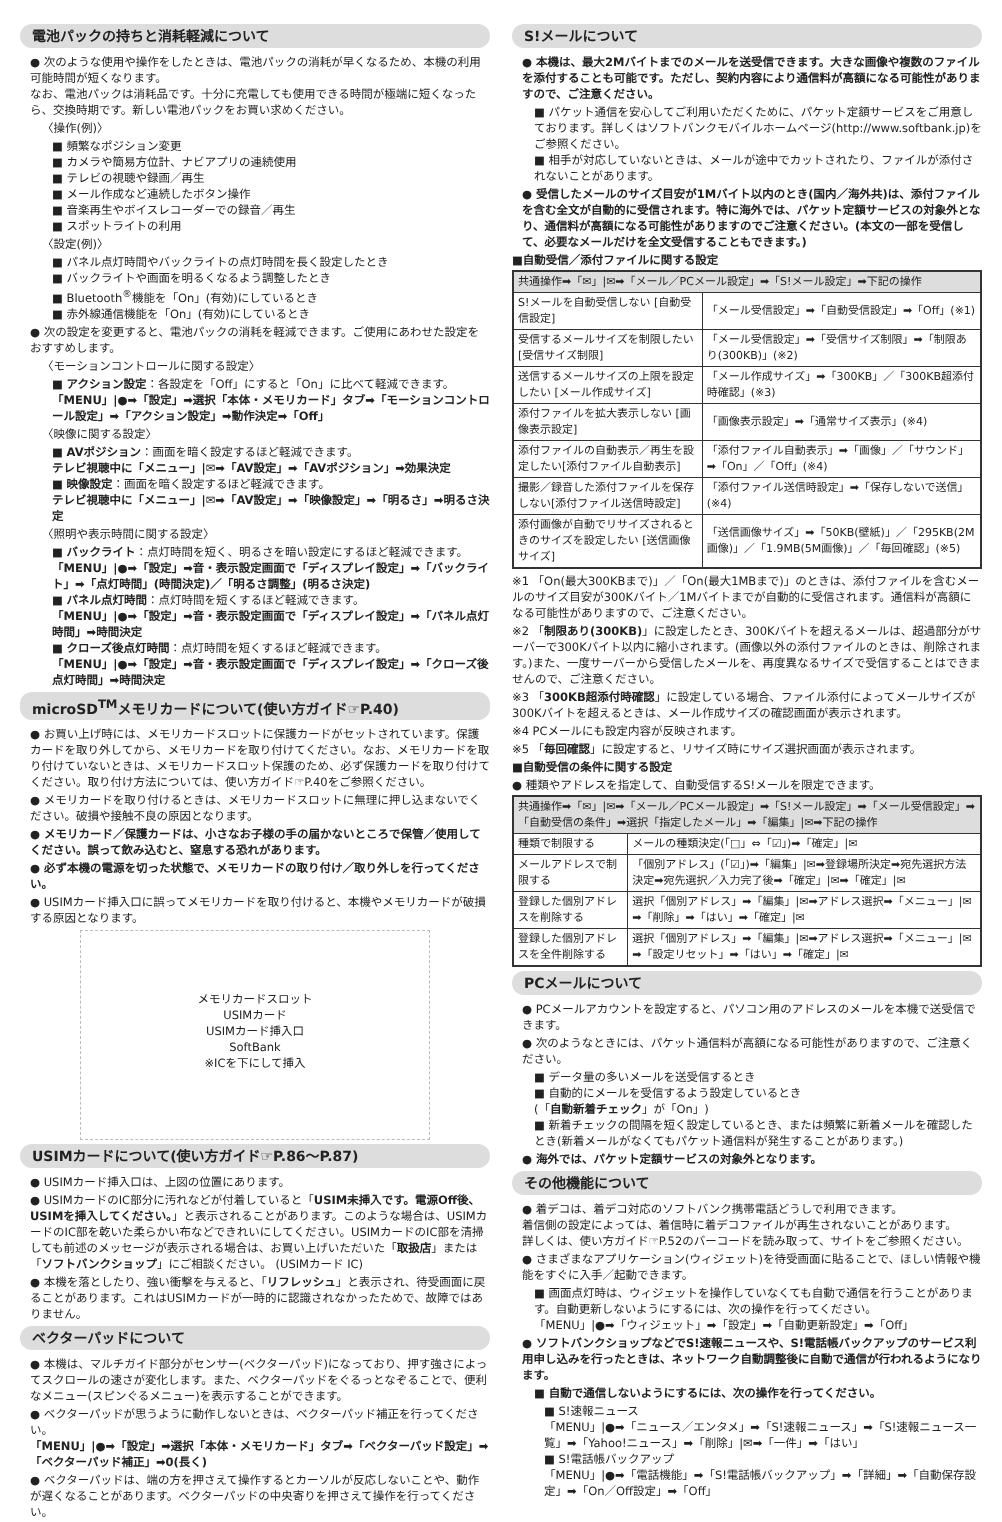電池パックの持ちと消耗軽減について
● 次のような使用や操作をしたときは、電池パックの消耗が早くなるため、本機の利用可能時間が短くなります。
なお、電池パックは消耗品です。十分に充電しても使用できる時間が極端に短くなったら、交換時期です。新しい電池パックをお買い求めください。
〈操作(例)〉
■ 頻繁なポジション変更
■ カメラや簡易方位計、ナビアプリの連続使用
■ テレビの視聴や録画／再生
■ メール作成など連続したボタン操作
■ 音楽再生やボイスレコーダーでの録音／再生
■ スポットライトの利用
〈設定(例)〉
■ パネル点灯時間やバックライトの点灯時間を長く設定したとき
■ バックライトや画面を明るくなるよう調整したとき
■ Bluetooth<sup>®</sup>機能を「On」(有効)にしているとき
■ 赤外線通信機能を「On」(有効)にしているとき
● 次の設定を変更すると、電池パックの消耗を軽減できます。ご使用にあわせた設定をおすすめします。
〈モーションコントロールに関する設定〉
■ アクション設定：各設定を「Off」にすると「On」に比べて軽減できます。
「MENU」|●➡「設定」➡選択「本体・メモリカード」タブ➡「モーションコントロール設定」➡「アクション設定」➡動作決定➡「Off」
〈映像に関する設定〉
■ AVポジション：画面を暗く設定するほど軽減できます。
テレビ視聴中に「メニュー」|✉➡「AV設定」➡「AVポジション」➡効果決定
■ 映像設定：画面を暗く設定するほど軽減できます。
テレビ視聴中に「メニュー」|✉➡「AV設定」➡「映像設定」➡「明るさ」➡明るさ決定
〈照明や表示時間に関する設定〉
■ バックライト：点灯時間を短く、明るさを暗い設定にするほど軽減できます。
「MENU」|●➡「設定」➡音・表示設定画面で「ディスプレイ設定」➡「バックライト」➡「点灯時間」(時間決定)／「明るさ調整」(明るさ決定)
■ パネル点灯時間：点灯時間を短くするほど軽減できます。
「MENU」|●➡「設定」➡音・表示設定画面で「ディスプレイ設定」➡「パネル点灯時間」➡時間決定
■ クローズ後点灯時間：点灯時間を短くするほど軽減できます。
「MENU」|●➡「設定」➡音・表示設定画面で「ディスプレイ設定」➡「クローズ後点灯時間」➡時間決定
microSD<sup>TM</sup>メモリカードについて(使い方ガイド☞P.40)
● お買い上げ時には、メモリカードスロットに保護カードがセットされています。保護カードを取り外してから、メモリカードを取り付けてください。なお、メモリカードを取り付けていないときは、メモリカードスロット保護のため、必ず保護カードを取り付けてください。取り付け方法については、使い方ガイド☞P.40をご参照ください。
● メモリカードを取り付けるときは、メモリカードスロットに無理に押し込まないでください。破損や接触不良の原因となります。
● メモリカード／保護カードは、小さなお子様の手の届かないところで保管／使用してください。誤って飲み込むと、窒息する恐れがあります。
● 必ず本機の電源を切った状態で、メモリカードの取り付け／取り外しを行ってください。
● USIMカード挿入口に誤ってメモリカードを取り付けると、本機やメモリカードが破損する原因となります。
メモリカードスロット
USIMカード
USIMカード挿入口
SoftBank
※ICを下にして挿入
USIMカードについて(使い方ガイド☞P.86～P.87)
● USIMカード挿入口は、上図の位置にあります。
● USIMカードのIC部分に汚れなどが付着していると「USIM未挿入です。電源Off後、USIMを挿入してください。」と表示されることがあります。このような場合は、USIMカードのIC部を乾いた柔らかい布などできれいにしてください。USIMカードのIC部を清掃しても前述のメッセージが表示される場合は、お買い上げいただいた「取扱店」または「ソフトバンクショップ」にご相談ください。 (USIMカード IC)
● 本機を落としたり、強い衝撃を与えると、「リフレッシュ」と表示され、待受画面に戻ることがあります。これはUSIMカードが一時的に認識されなかったためで、故障ではありません。
ベクターパッドについて
● 本機は、マルチガイド部分がセンサー(ベクターパッド)になっており、押す強さによってスクロールの速さが変化します。また、ベクターパッドをぐるっとなぞることで、便利なメニュー(スピンぐるメニュー)を表示することができます。
● ベクターパッドが思うように動作しないときは、ベクターパッド補正を行ってください。
「MENU」|●➡「設定」➡選択「本体・メモリカード」タブ➡「ベクターパッド設定」➡「ベクターパッド補正」➡0(長く)
● ベクターパッドは、端の方を押さえて操作するとカーソルが反応しないことや、動作が遅くなることがあります。ベクターパッドの中央寄りを押さえて操作を行ってください。
S!メールについて
● 本機は、最大2Mバイトまでのメールを送受信できます。大きな画像や複数のファイルを添付することも可能です。ただし、契約内容により通信料が高額になる可能性がありますので、ご注意ください。
■ パケット通信を安心してご利用いただくために、パケット定額サービスをご用意しております。詳しくはソフトバンクモバイルホームページ(http://www.softbank.jp)をご参照ください。
■ 相手が対応していないときは、メールが途中でカットされたり、ファイルが添付されないことがあります。
● 受信したメールのサイズ目安が1Mバイト以内のとき(国内／海外共)は、添付ファイルを含む全文が自動的に受信されます。特に海外では、パケット定額サービスの対象外となり、通信料が高額になる可能性がありますのでご注意ください。(本文の一部を受信して、必要なメールだけを全文受信することもできます。)
■自動受信／添付ファイルに関する設定
| 共通操作➡「✉」/✉➡「メール／PCメール設定」➡「S!メール設定」➡下記の操作 | |
| --- | --- |
| S!メールを自動受信しない [自動受信設定] | 「メール受信設定」➡「自動受信設定」➡「Off」(※1) |
| 受信するメールサイズを制限したい [受信サイズ制限] | 「メール受信設定」➡「受信サイズ制限」➡「制限あり(300KB)」(※2) |
| 送信するメールサイズの上限を設定したい [メール作成サイズ] | 「メール作成サイズ」➡「300KB」／「300KB超添付時確認」(※3) |
| 添付ファイルを拡大表示しない [画像表示設定] | 「画像表示設定」➡「通常サイズ表示」(※4) |
| 添付ファイルの自動表示／再生を設定したい[添付ファイル自動表示] | 「添付ファイル自動表示」➡「画像」／「サウンド」➡「On」／「Off」(※4) |
| 撮影／録音した添付ファイルを保存しない[添付ファイル送信時設定] | 「添付ファイル送信時設定」➡「保存しないで送信」(※4) |
| 添付画像が自動でリサイズされるときのサイズを設定したい [送信画像サイズ] | 「送信画像サイズ」➡「50KB(壁紙)」／「295KB(2M画像)」／「1.9MB(5M画像)」／「毎回確認」(※5) |
※1 「On(最大300KBまで)」／「On(最大1MBまで)」のときは、添付ファイルを含むメールのサイズ目安が300Kバイト／1Mバイトまでが自動的に受信されます。通信料が高額になる可能性がありますので、ご注意ください。
※2 「制限あり(300KB)」に設定したとき、300Kバイトを超えるメールは、超過部分がサーバーで300Kバイト以内に縮小されます。(画像以外の添付ファイルのときは、削除されます。)また、一度サーバーから受信したメールを、再度異なるサイズで受信することはできませんので、ご注意ください。
※3 「300KB超添付時確認」に設定している場合、ファイル添付によってメールサイズが300Kバイトを超えるときは、メール作成サイズの確認画面が表示されます。
※4 PCメールにも設定内容が反映されます。
※5 「毎回確認」に設定すると、リサイズ時にサイズ選択画面が表示されます。
■自動受信の条件に関する設定
● 種類やアドレスを指定して、自動受信するS!メールを限定できます。
| 共通操作➡「✉」/✉➡「メール／PCメール設定」➡「S!メール設定」➡「メール受信設定」➡「自動受信の条件」➡選択「指定したメール」➡「編集」/✉➡下記の操作 | |
| --- | --- |
| 種類で制限する | メールの種類決定(「□」⇔「☑」)➡「確定」/✉ |
| メールアドレスで制限する | 「個別アドレス」(「☑」)➡「編集」/✉➡登録場所決定➡宛先選択方法決定➡宛先選択／入力完了後➡「確定」/✉➡「確定」/✉ |
| 登録した個別アドレスを削除する | 選択「個別アドレス」➡「編集」/✉➡アドレス選択➡「メニュー」/✉➡「削除」➡「はい」➡「確定」/✉ |
| 登録した個別アドレスを全件削除する | 選択「個別アドレス」➡「編集」/✉➡アドレス選択➡「メニュー」/✉➡「設定リセット」➡「はい」➡「確定」/✉ |
PCメールについて
● PCメールアカウントを設定すると、パソコン用のアドレスのメールを本機で送受信できます。
● 次のようなときには、パケット通信料が高額になる可能性がありますので、ご注意ください。
■ データ量の多いメールを送受信するとき
■ 自動的にメールを受信するよう設定しているとき
(「自動新着チェック」が「On」)
■ 新着チェックの間隔を短く設定しているとき、または頻繁に新着メールを確認したとき(新着メールがなくてもパケット通信料が発生することがあります。)
● 海外では、パケット定額サービスの対象外となります。
その他機能について
● 着デコは、着デコ対応のソフトバンク携帯電話どうしで利用できます。
着信側の設定によっては、着信時に着デコファイルが再生されないことがあります。
詳しくは、使い方ガイド☞P.52のバーコードを読み取って、サイトをご参照ください。
● さまざまなアプリケーション(ウィジェット)を待受画面に貼ることで、ほしい情報や機能をすぐに入手／起動できます。
■ 画面点灯時は、ウィジェットを操作していなくても自動で通信を行うことがあります。自動更新しないようにするには、次の操作を行ってください。
「MENU」|●➡「ウィジェット」➡「設定」➡「自動更新設定」➡「Off」
● ソフトバンクショップなどでS!速報ニュースや、S!電話帳バックアップのサービス利用申し込みを行ったときは、ネットワーク自動調整後に自動で通信が行われるようになります。
■ 自動で通信しないようにするには、次の操作を行ってください。
■ S!速報ニュース
「MENU」|●➡「ニュース／エンタメ」➡「S!速報ニュース」➡「S!速報ニュース一覧」➡「Yahoo!ニュース」➡「削除」|✉➡「一件」➡「はい」
■ S!電話帳バックアップ
「MENU」|●➡「電話機能」➡「S!電話帳バックアップ」➡「詳細」➡「自動保存設定」➡「On／Off設定」➡「Off」